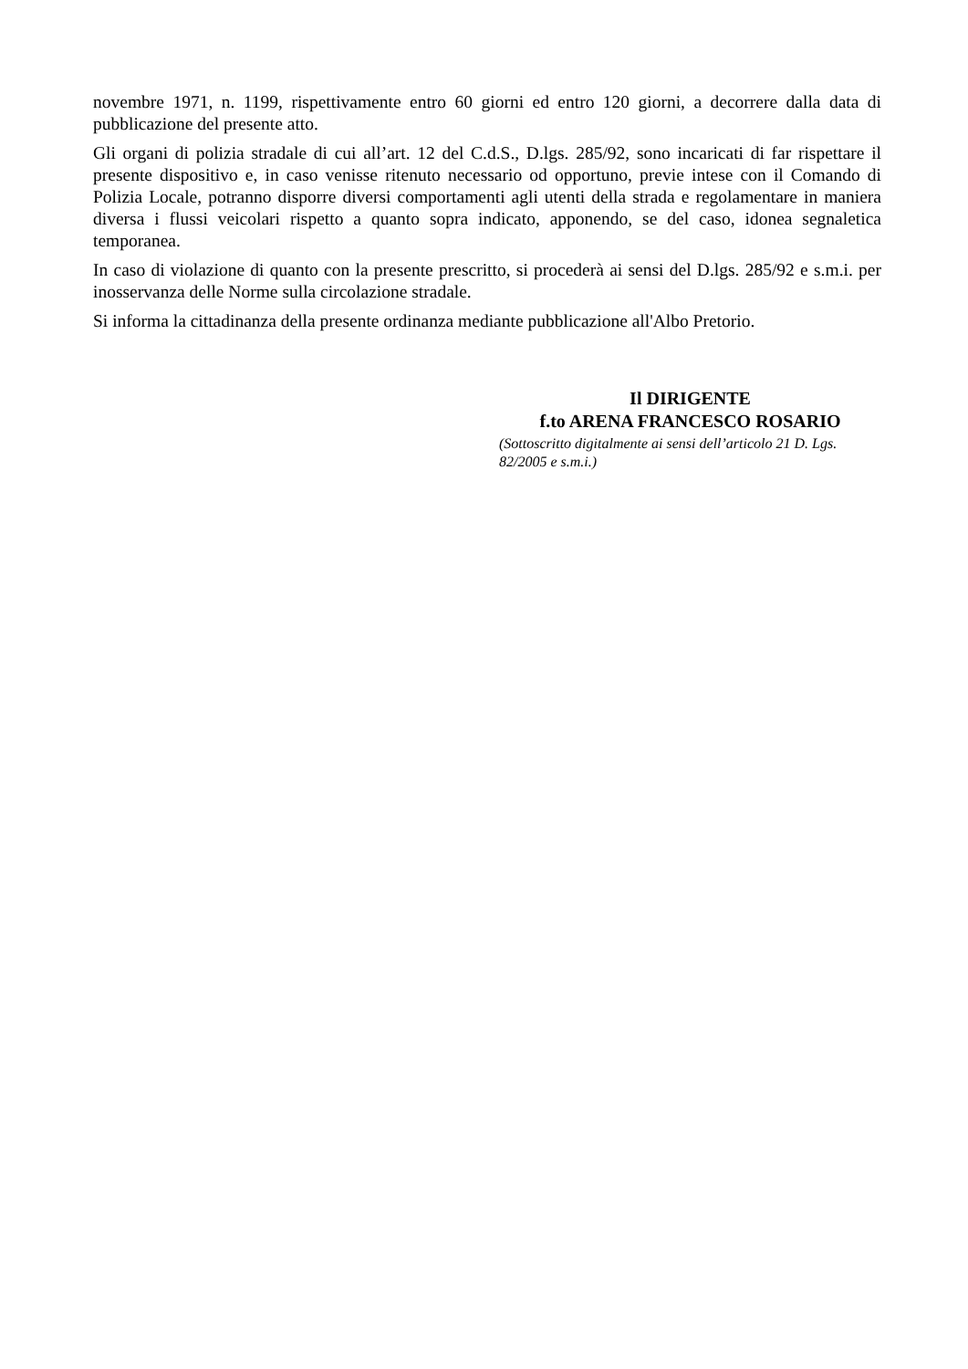novembre 1971, n. 1199, rispettivamente entro 60 giorni ed entro 120 giorni, a decorrere dalla data di pubblicazione del presente atto.
Gli organi di polizia stradale di cui all’art. 12 del C.d.S., D.lgs. 285/92, sono incaricati di far rispettare il presente dispositivo e, in caso venisse ritenuto necessario od opportuno, previe intese con il Comando di Polizia Locale, potranno disporre diversi comportamenti agli utenti della strada e regolamentare in maniera diversa i flussi veicolari rispetto a quanto sopra indicato, apponendo, se del caso, idonea segnaletica temporanea.
In caso di violazione di quanto con la presente prescritto, si procederà ai sensi del D.lgs. 285/92 e s.m.i. per inosservanza delle Norme sulla circolazione stradale.
Si informa la cittadinanza della presente ordinanza mediante pubblicazione all'Albo Pretorio.
Il DIRIGENTE
f.to ARENA FRANCESCO ROSARIO
(Sottoscritto digitalmente ai sensi dell’articolo 21 D. Lgs. 82/2005 e s.m.i.)